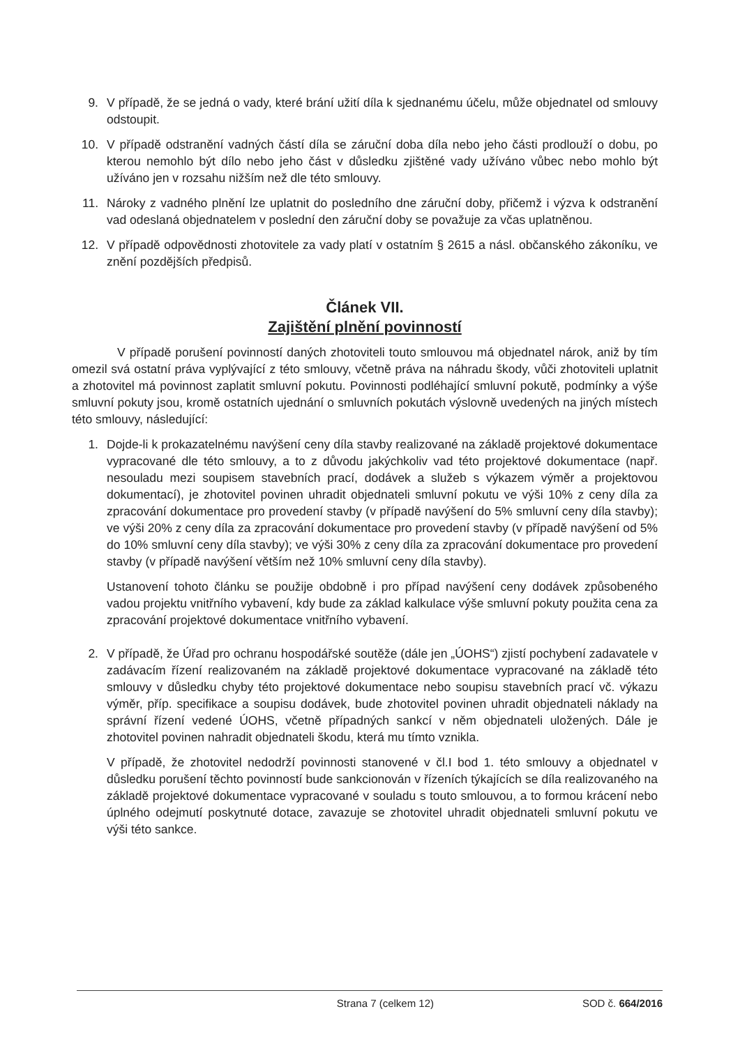9. V případě, že se jedná o vady, které brání užití díla k sjednanému účelu, může objednatel od smlouvy odstoupit.
10. V případě odstranění vadných částí díla se záruční doba díla nebo jeho části prodlouží o dobu, po kterou nemohlo být dílo nebo jeho část v důsledku zjištěné vady užíváno vůbec nebo mohlo být užíváno jen v rozsahu nižším než dle této smlouvy.
11. Nároky z vadného plnění lze uplatnit do posledního dne záruční doby, přičemž i výzva k odstranění vad odeslaná objednatelem v poslední den záruční doby se považuje za včas uplatněnou.
12. V případě odpovědnosti zhotovitele za vady platí v ostatním § 2615 a násl. občanského zákoníku, ve znění pozdějších předpisů.
Článek VII.
Zajištění plnění povinností
V případě porušení povinností daných zhotoviteli touto smlouvou má objednatel nárok, aniž by tím omezil svá ostatní práva vyplývající z této smlouvy, včetně práva na náhradu škody, vůči zhotoviteli uplatnit a zhotovitel má povinnost zaplatit smluvní pokutu. Povinnosti podléhající smluvní pokutě, podmínky a výše smluvní pokuty jsou, kromě ostatních ujednání o smluvních pokutách výslovně uvedených na jiných místech této smlouvy, následující:
1. Dojde-li k prokazatelnému navýšení ceny díla stavby realizované na základě projektové dokumentace vypracované dle této smlouvy, a to z důvodu jakýchkoliv vad této projektové dokumentace (např. nesouladu mezi soupisem stavebních prací, dodávek a služeb s výkazem výměr a projektovou dokumentací), je zhotovitel povinen uhradit objednateli smluvní pokutu ve výši 10% z ceny díla za zpracování dokumentace pro provedení stavby (v případě navýšení do 5% smluvní ceny díla stavby); ve výši 20% z ceny díla za zpracování dokumentace pro provedení stavby (v případě navýšení od 5% do 10% smluvní ceny díla stavby); ve výši 30% z ceny díla za zpracování dokumentace pro provedení stavby (v případě navýšení větším než 10% smluvní ceny díla stavby).
Ustanovení tohoto článku se použije obdobně i pro případ navýšení ceny dodávek způsobeného vadou projektu vnitřního vybavení, kdy bude za základ kalkulace výše smluvní pokuty použita cena za zpracování projektové dokumentace vnitřního vybavení.
2. V případě, že Úřad pro ochranu hospodářské soutěže (dále jen „ÚOHS“) zjistí pochybení zadavatele v zadávacím řízení realizovaném na základě projektové dokumentace vypracované na základě této smlouvy v důsledku chyby této projektové dokumentace nebo soupisu stavebních prací vč. výkazu výměr, příp. specifikace a soupisu dodávek, bude zhotovitel povinen uhradit objednateli náklady na správní řízení vedené ÚOHS, včetně případných sankcí v něm objednateli uložených. Dále je zhotovitel povinen nahradit objednateli škodu, která mu tímto vznikla.
V případě, že zhotovitel nedodrží povinnosti stanovené v čl.I bod 1. této smlouvy a objednatel v důsledku porušení těchto povinností bude sankcionován v řízeních týkajících se díla realizovaného na základě projektové dokumentace vypracované v souladu s touto smlouvou, a to formou krácení nebo úplného odejmutí poskytnuté dotace, zavazuje se zhotovitel uhradit objednateli smluvní pokutu ve výši této sankce.
Strana 7 (celkem 12) SOD č. 664/2016